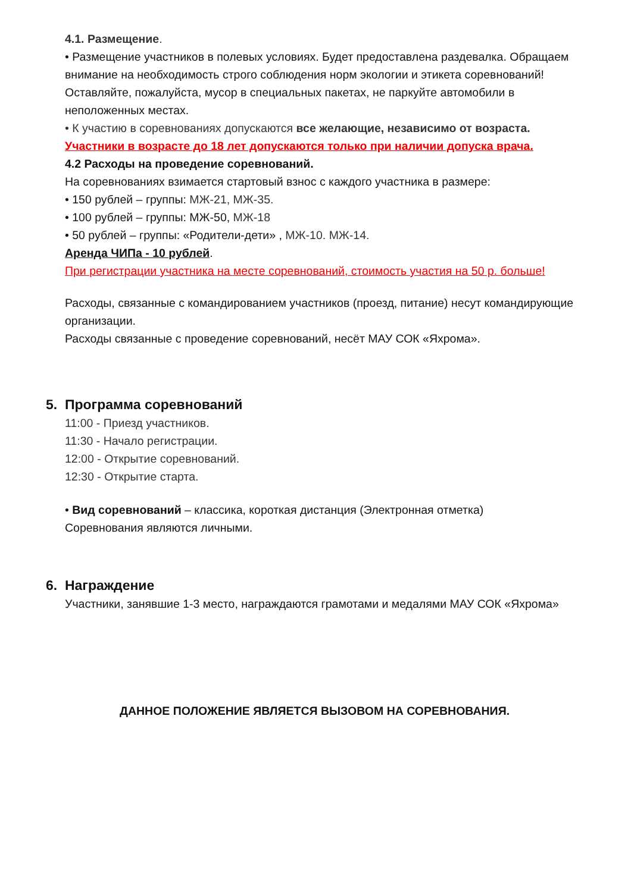4.1. Размещение.
• Размещение участников в полевых условиях. Будет предоставлена раздевалка. Обращаем внимание на необходимость строго соблюдения норм экологии и этикета соревнований! Оставляйте, пожалуйста, мусор в специальных пакетах, не паркуйте автомобили в неположенных местах.
• К участию в соревнованиях допускаются все желающие, независимо от возраста.
Участники в возрасте до 18 лет допускаются только при наличии допуска врача.
4.2 Расходы на проведение соревнований.
На соревнованиях взимается стартовый взнос с каждого участника в размере:
• 150 рублей – группы: МЖ-21, МЖ-35.
• 100 рублей – группы: МЖ-50, МЖ-18
• 50 рублей – группы: «Родители-дети» , МЖ-10. МЖ-14.
Аренда ЧИПа - 10 рублей.
При регистрации участника на месте соревнований, стоимость участия на 50 р. больше!
Расходы, связанные с командированием участников (проезд, питание) несут командирующие организации.
Расходы связанные с проведение соревнований, несёт МАУ СОК «Яхрома».
5. Программа соревнований
11:00 - Приезд участников.
11:30 - Начало регистрации.
12:00 - Открытие соревнований.
12:30 - Открытие старта.
• Вид соревнований – классика, короткая дистанция (Электронная отметка)
Соревнования являются личными.
6. Награждение
Участники, занявшие 1-3 место, награждаются грамотами и медалями МАУ СОК «Яхрома»
ДАННОЕ ПОЛОЖЕНИЕ ЯВЛЯЕТСЯ ВЫЗОВОМ НА СОРЕВНОВАНИЯ.